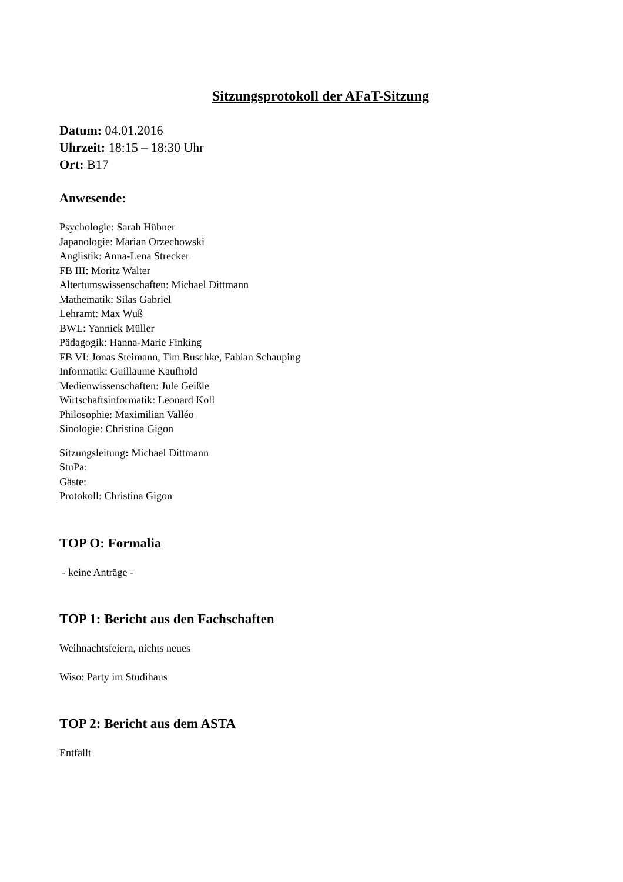Sitzungsprotokoll der AFaT-Sitzung
Datum: 04.01.2016
Uhrzeit: 18:15 – 18:30 Uhr
Ort: B17
Anwesende:
Psychologie: Sarah Hübner
Japanologie: Marian Orzechowski
Anglistik: Anna-Lena Strecker
FB III: Moritz Walter
Altertumswissenschaften: Michael Dittmann
Mathematik: Silas Gabriel
Lehramt: Max Wuß
BWL: Yannick Müller
Pädagogik: Hanna-Marie Finking
FB VI: Jonas Steimann, Tim Buschke, Fabian Schauping
Informatik: Guillaume Kaufhold
Medienwissenschaften: Jule Geißle
Wirtschaftsinformatik: Leonard Koll
Philosophie: Maximilian Valléo
Sinologie: Christina Gigon
Sitzungsleitung: Michael Dittmann
StuPa:
Gäste:
Protokoll: Christina Gigon
TOP O: Formalia
- keine Anträge -
TOP 1: Bericht aus den Fachschaften
Weihnachtsfeiern, nichts neues
Wiso: Party im Studihaus
TOP 2: Bericht aus dem ASTA
Entfällt